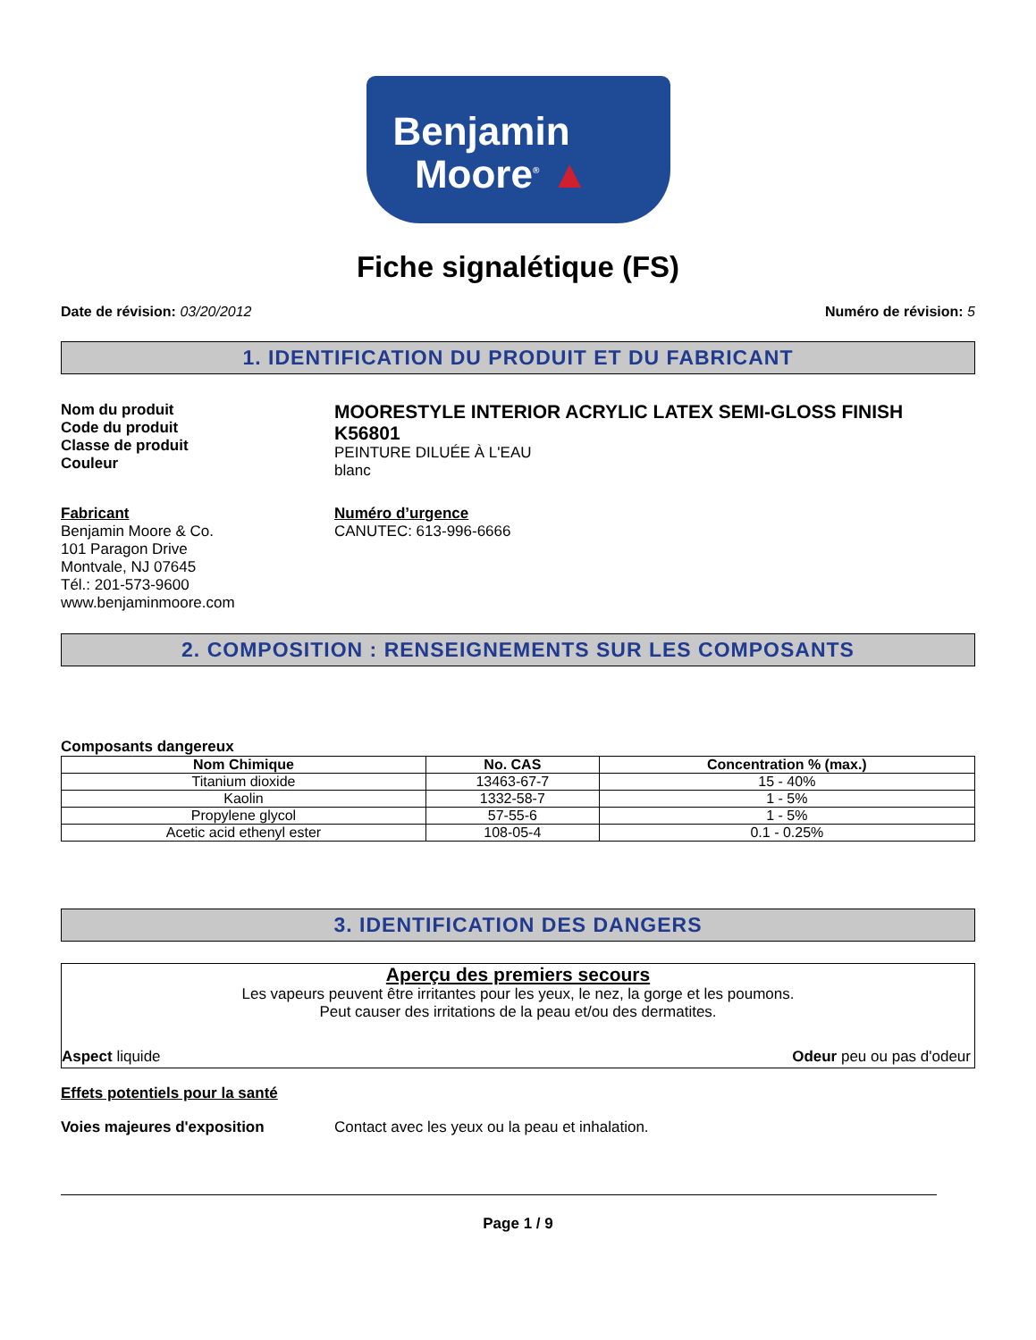Benjamin
Moore<sup>®</sup> ▲
Fiche signalétique (FS)
Date de révision: 03/20/2012 Numéro de révision: 5
1. IDENTIFICATION DU PRODUIT ET DU FABRICANT
Nom du produit
Code du produit
Classe de produit
Couleur
MOORESTYLE INTERIOR ACRYLIC LATEX SEMI-GLOSS FINISH
K56801
PEINTURE DILUÉE À L'EAU
blanc
Fabricant
Benjamin Moore & Co.
101 Paragon Drive
Montvale, NJ 07645
Tél.: 201-573-9600
www.benjaminmoore.com
Numéro d’urgence
CANUTEC: 613-996-6666
2. COMPOSITION : RENSEIGNEMENTS SUR LES COMPOSANTS
Composants dangereux
| Nom Chimique | No. CAS | Concentration % (max.) |
| --- | --- | --- |
| Titanium dioxide | 13463-67-7 | 15 - 40% |
| Kaolin | 1332-58-7 | 1 - 5% |
| Propylene glycol | 57-55-6 | 1 - 5% |
| Acetic acid ethenyl ester | 108-05-4 | 0.1 - 0.25% |
3. IDENTIFICATION DES DANGERS
Aperçu des premiers secours
Les vapeurs peuvent être irritantes pour les yeux, le nez, la gorge et les poumons.
Peut causer des irritations de la peau et/ou des dermatites.
Aspect liquide Odeur peu ou pas d'odeur
Effets potentiels pour la santé
Voies majeures d'exposition Contact avec les yeux ou la peau et inhalation.
Page 1 / 9